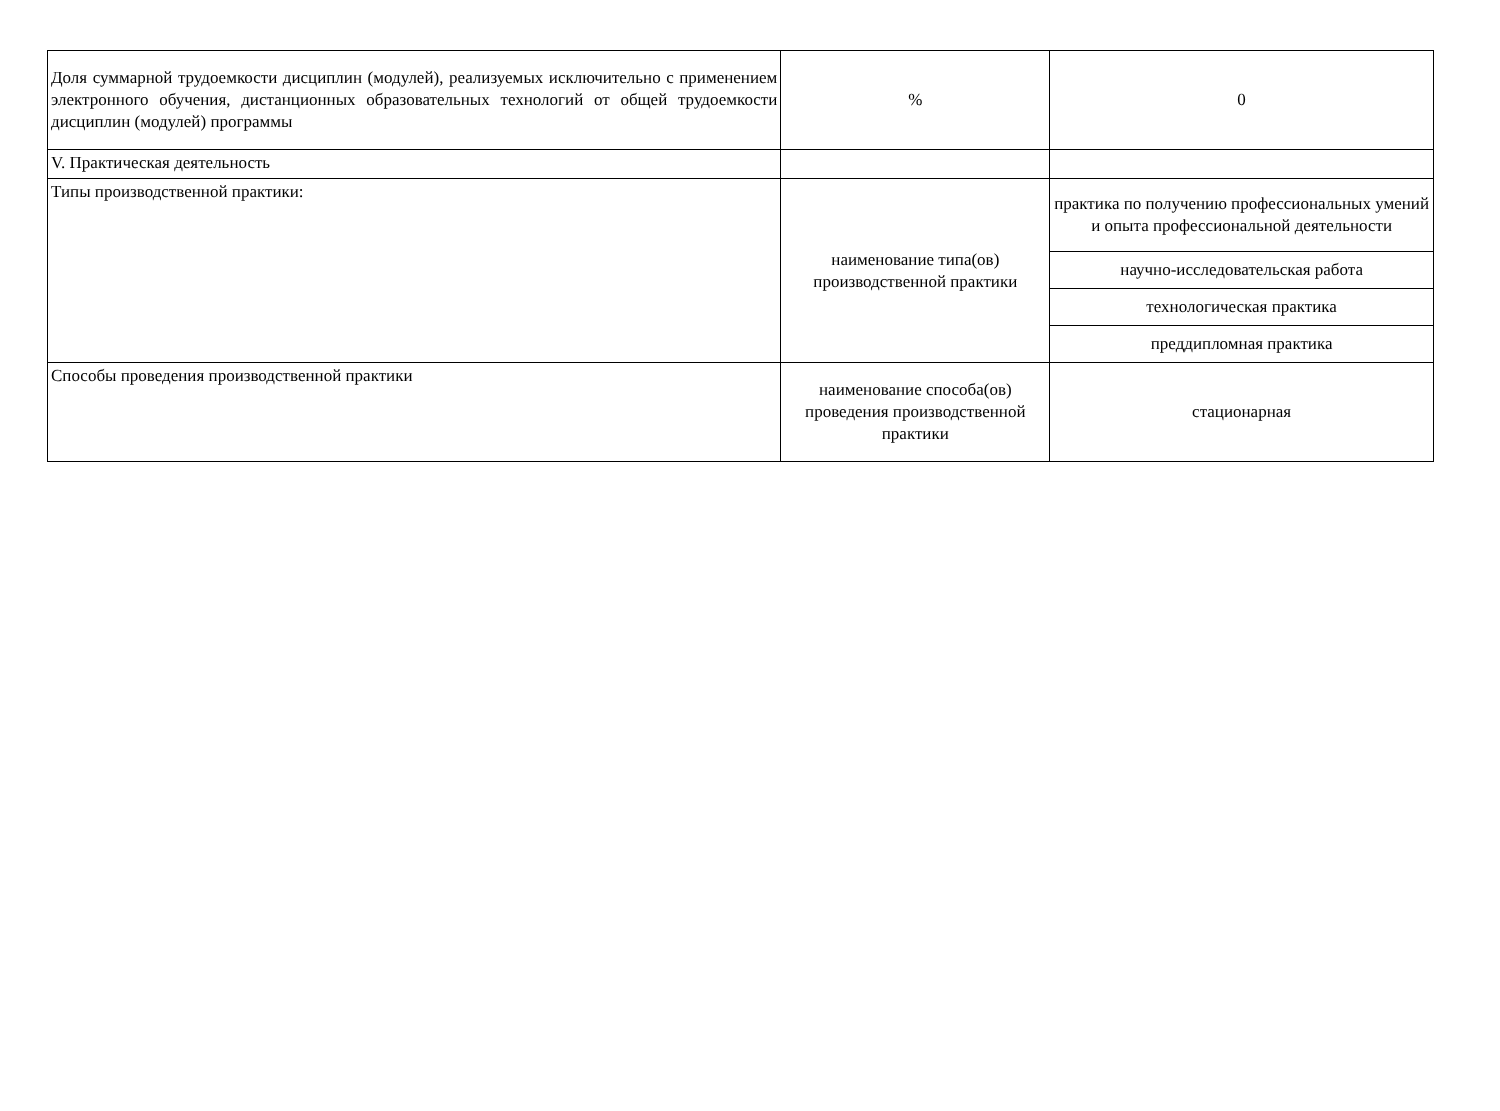| Доля суммарной трудоемкости дисциплин (модулей), реализуемых исключительно с применением электронного обучения, дистанционных образовательных технологий от общей трудоемкости дисциплин (модулей) программы | % | 0 |
| V. Практическая деятельность | | |
| Типы производственной практики: | наименование типа(ов) производственной практики | практика по получению профессиональных умений и опыта профессиональной деятельности |
| | | научно-исследовательская работа |
| | | технологическая практика |
| | | преддипломная практика |
| Способы проведения производственной практики | наименование способа(ов) проведения производственной практики | стационарная |